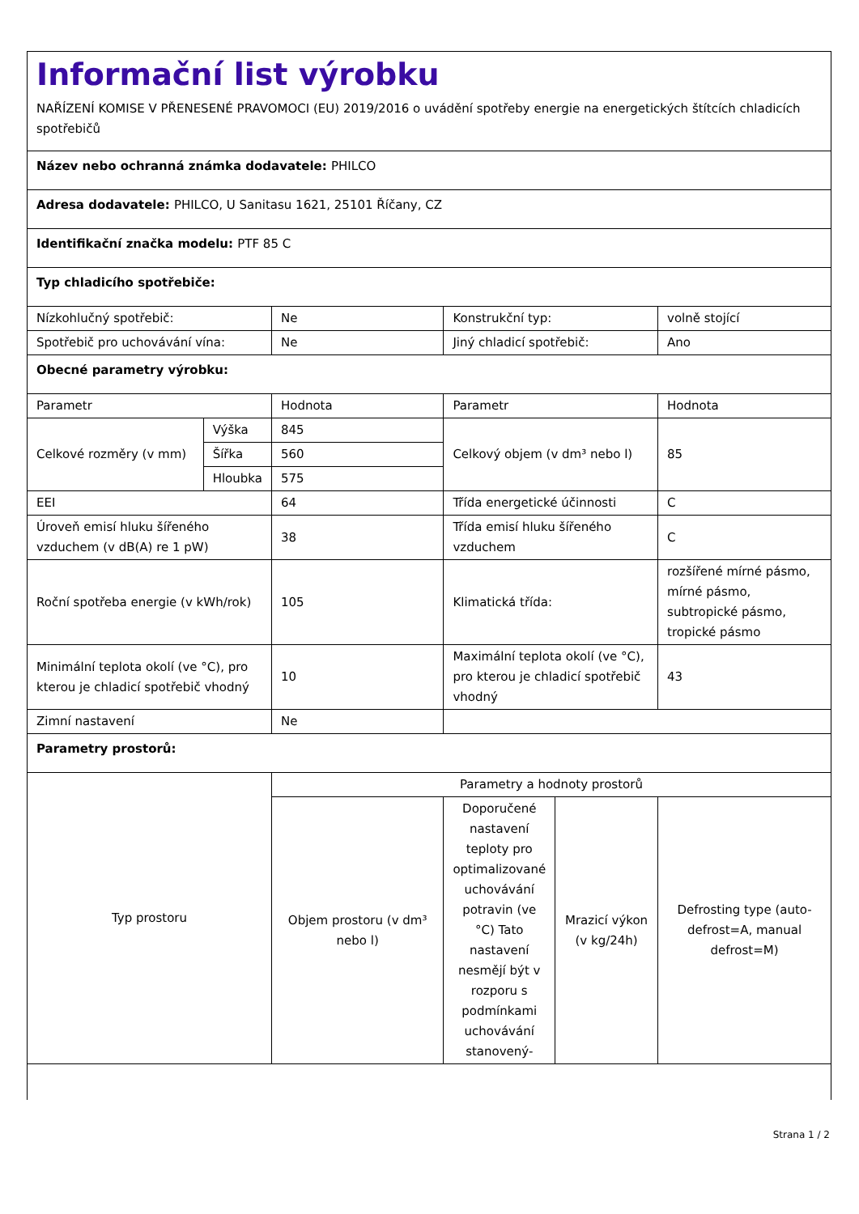Informační list výrobku
NAŘÍZENÍ KOMISE V PŘENESENÉ PRAVOMOCI (EU) 2019/2016 o uvádění spotřeby energie na energetických štítcích chladicích spotřebičů
| Název nebo ochranná známka dodavatele: PHILCO | | | | | |
| Adresa dodavatele: PHILCO, U Sanitasu 1621, 25101 Říčany, CZ | | | | | |
| Identifikační značka modelu: PTF 85 C | | | | | |
| Typ chladicího spotřebiče: | | | | | |
| Nízkohlučný spotřebič: | | Ne | Konstrukční typ: | | volně stojící |
| Spotřebič pro uchovávání vína: | | Ne | Jiný chladicí spotřebič: | | Ano |
| Obecné parametry výrobku: | | | | | |
| Parametr | | Hodnota | Parametr | | Hodnota |
| Celkové rozměry (v mm) | Výška | 845 | Celkový objem (v dm³ nebo l) | | 85 |
| | Šířka | 560 | | | |
| | Hloubka | 575 | | | |
| EEI | | 64 | Třída energetické účinnosti | | C |
| Úroveň emisí hluku šířeného vzduchem (v dB(A) re 1 pW) | | 38 | Třída emisí hluku šířeného vzduchem | | C |
| Roční spotřeba energie (v kWh/rok) | | 105 | Klimatická třída: | | rozšířené mírné pásmo, mírné pásmo, subtropické pásmo, tropické pásmo |
| Minimální teplota okolí (ve °C), pro kterou je chladicí spotřebič vhodný | | 10 | Maximální teplota okolí (ve °C), pro kterou je chladicí spotřebič vhodný | | 43 |
| Zimní nastavení | | Ne | | | |
| Parametry prostorů: | | | | | |
| Typ prostoru | | Parametry a hodnoty prostorů | | | |
| | | Objem prostoru (v dm³ nebo l) | Doporučené nastavení teploty pro optimalizované uchovávání potravin (ve °C) Tato nastavení nesmějí být v rozporu s podmínkami uchovávání stanovený- | Mrazicí výkon (v kg/24h) | Defrosting type (auto-defrost=A, manual defrost=M) |
Strana 1 / 2